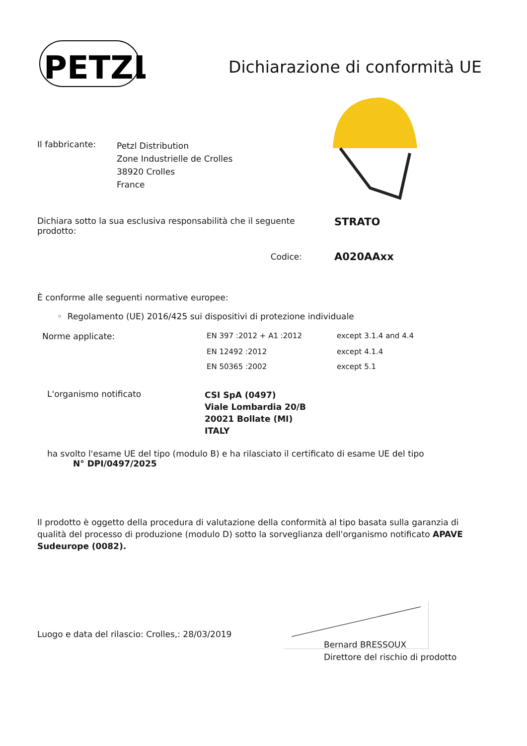PETZL
Dichiarazione di conformità UE
| Il fabbricante: | Petzl Distribution Zone Industrielle de Crolles 38920 Crolles France |
| Dichiara sotto la sua esclusiva responsabilità che il seguente prodotto: | STRATO |
| Codice: | A020AAxx |
È conforme alle seguenti normative europee:
◦ Regolamento (UE) 2016/425 sui dispositivi di protezione individuale
| Norme applicate: | EN 397 :2012 + A1 :2012 | except 3.1.4 and 4.4 |
| | EN 12492 :2012 | except 4.1.4 |
| | EN 50365 :2002 | except 5.1 |
| L'organismo notificato | CSI SpA (0497) Viale Lombardia 20/B 20021 Bollate (MI) ITALY |
ha svolto l'esame UE del tipo (modulo B) e ha rilasciato il certificato di esame UE del tipo
N° DPI/0497/2025
Il prodotto è oggetto della procedura di valutazione della conformità al tipo basata sulla garanzia di qualità del processo di produzione (modulo D) sotto la sorveglianza dell'organismo notificato APAVE Sudeurope (0082).
Luogo e data del rilascio: Crolles,: 28/03/2019
Bernard BRESSOUX
Direttore del rischio di prodotto